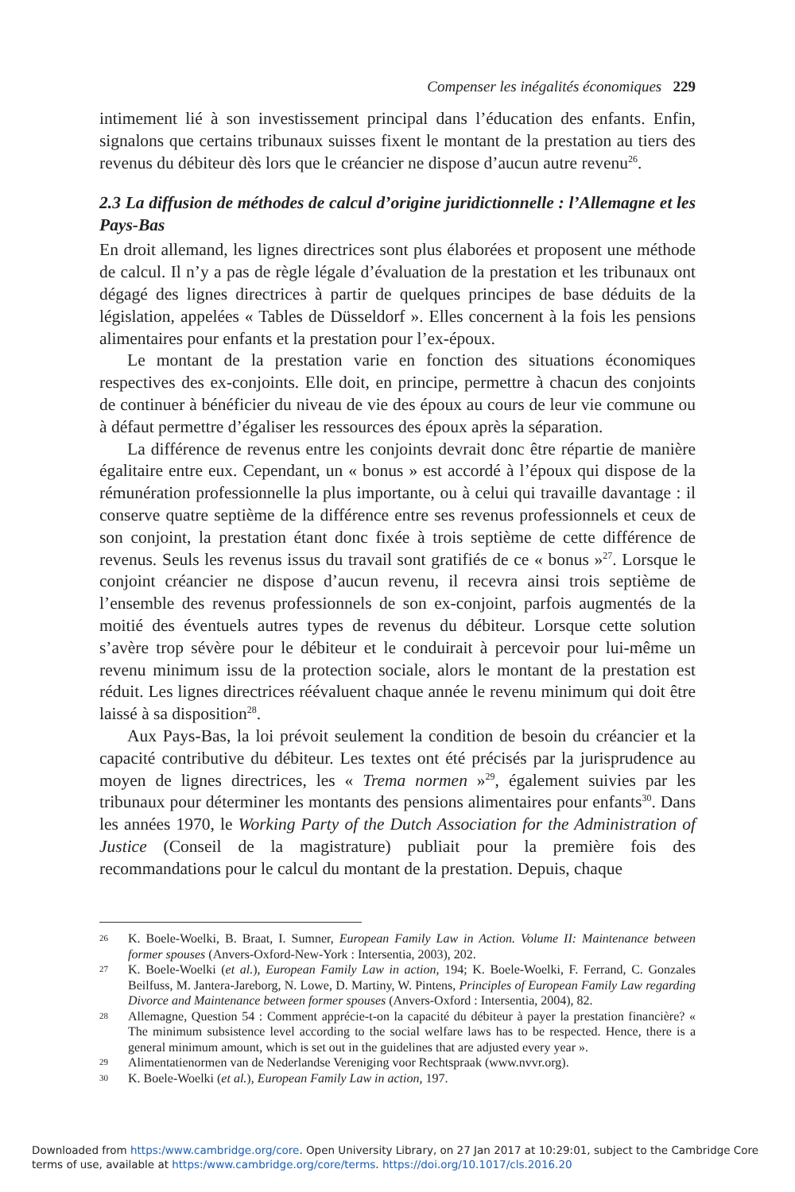Compenser les inégalités économiques 229
intimement lié à son investissement principal dans l’éducation des enfants. Enfin, signalons que certains tribunaux suisses fixent le montant de la prestation au tiers des revenus du débiteur dès lors que le créancier ne dispose d’aucun autre revenu<sup>26</sup>.
2.3 La diffusion de méthodes de calcul d’origine juridictionnelle : l’Allemagne et les Pays-Bas
En droit allemand, les lignes directrices sont plus élaborées et proposent une méthode de calcul. Il n’y a pas de règle légale d’évaluation de la prestation et les tribunaux ont dégagé des lignes directrices à partir de quelques principes de base déduits de la législation, appelées « Tables de Düsseldorf ». Elles concernent à la fois les pensions alimentaires pour enfants et la prestation pour l’ex-époux.
Le montant de la prestation varie en fonction des situations économiques respectives des ex-conjoints. Elle doit, en principe, permettre à chacun des conjoints de continuer à bénéficier du niveau de vie des époux au cours de leur vie commune ou à défaut permettre d’égaliser les ressources des époux après la séparation.
La différence de revenus entre les conjoints devrait donc être répartie de manière égalitaire entre eux. Cependant, un « bonus » est accordé à l’époux qui dispose de la rémunération professionnelle la plus importante, ou à celui qui travaille davantage : il conserve quatre septième de la différence entre ses revenus professionnels et ceux de son conjoint, la prestation étant donc fixée à trois septième de cette différence de revenus. Seuls les revenus issus du travail sont gratifiés de ce « bonus »<sup>27</sup>. Lorsque le conjoint créancier ne dispose d’aucun revenu, il recevra ainsi trois septième de l’ensemble des revenus professionnels de son ex-conjoint, parfois augmentés de la moitié des éventuels autres types de revenus du débiteur. Lorsque cette solution s’avère trop sévère pour le débiteur et le conduirait à percevoir pour lui-même un revenu minimum issu de la protection sociale, alors le montant de la prestation est réduit. Les lignes directrices réévaluent chaque année le revenu minimum qui doit être laissé à sa disposition<sup>28</sup>.
Aux Pays-Bas, la loi prévoit seulement la condition de besoin du créancier et la capacité contributive du débiteur. Les textes ont été précisés par la jurisprudence au moyen de lignes directrices, les « Trema normen »<sup>29</sup>, également suivies par les tribunaux pour déterminer les montants des pensions alimentaires pour enfants<sup>30</sup>. Dans les années 1970, le Working Party of the Dutch Association for the Administration of Justice (Conseil de la magistrature) publiait pour la première fois des recommandations pour le calcul du montant de la prestation. Depuis, chaque
26 K. Boele-Woelki, B. Braat, I. Sumner, European Family Law in Action. Volume II: Maintenance between former spouses (Anvers-Oxford-New-York : Intersentia, 2003), 202.
27 K. Boele-Woelki (et al.), European Family Law in action, 194; K. Boele-Woelki, F. Ferrand, C. Gonzales Beilfuss, M. Jantera-Jareborg, N. Lowe, D. Martiny, W. Pintens, Principles of European Family Law regarding Divorce and Maintenance between former spouses (Anvers-Oxford : Intersentia, 2004), 82.
28 Allemagne, Question 54 : Comment apprécie-t-on la capacité du débiteur à payer la prestation financière? « The minimum subsistence level according to the social welfare laws has to be respected. Hence, there is a general minimum amount, which is set out in the guidelines that are adjusted every year ».
29 Alimentatienormen van de Nederlandse Vereniging voor Rechtspraak (www.nvvr.org).
30 K. Boele-Woelki (et al.), European Family Law in action, 197.
Downloaded from https:/www.cambridge.org/core. Open University Library, on 27 Jan 2017 at 10:29:01, subject to the Cambridge Core terms of use, available at https:/www.cambridge.org/core/terms. https://doi.org/10.1017/cls.2016.20